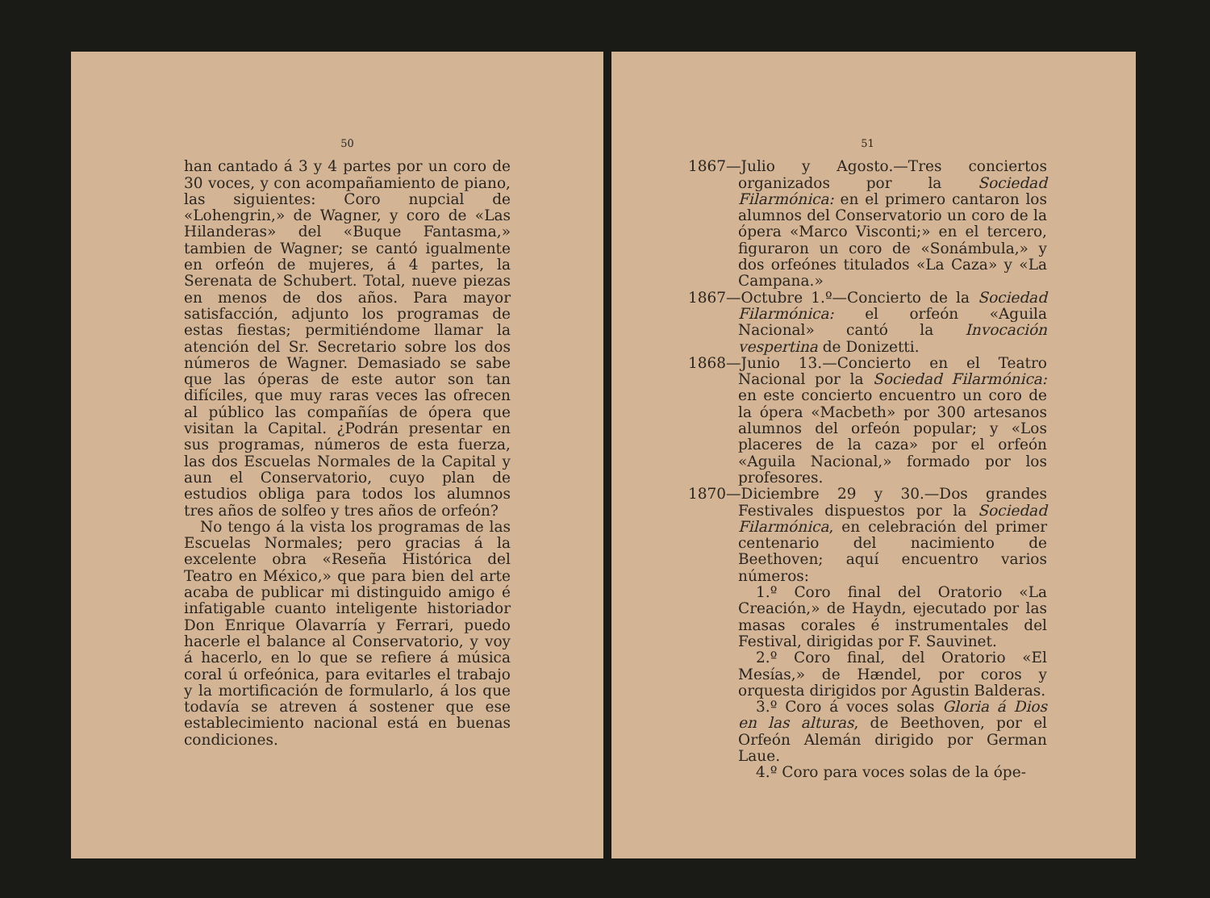50
han cantado á 3 y 4 partes por un coro de 30 voces, y con acompañamiento de piano, las siguientes: Coro nupcial de «Lohengrin,» de Wagner, y coro de «Las Hilanderas» del «Buque Fantasma,» tambien de Wagner; se cantó igualmente en orfeón de mujeres, á 4 partes, la Serenata de Schubert. Total, nueve piezas en menos de dos años. Para mayor satisfacción, adjunto los programas de estas fiestas; permitiéndome llamar la atención del Sr. Secretario sobre los dos números de Wagner. Demasiado se sabe que las óperas de este autor son tan difíciles, que muy raras veces las ofrecen al público las compañías de ópera que visitan la Capital. ¿Podrán presentar en sus programas, números de esta fuerza, las dos Escuelas Normales de la Capital y aun el Conservatorio, cuyo plan de estudios obliga para todos los alumnos tres años de solfeo y tres años de orfeón?
No tengo á la vista los programas de las Escuelas Normales; pero gracias á la excelente obra «Reseña Histórica del Teatro en México,» que para bien del arte acaba de publicar mi distinguido amigo é infatigable cuanto inteligente historiador Don Enrique Olavarría y Ferrari, puedo hacerle el balance al Conservatorio, y voy á hacerlo, en lo que se refiere á música coral ú orfeónica, para evitarles el trabajo y la mortificación de formularlo, á los que todavía se atreven á sostener que ese establecimiento nacional está en buenas condiciones.
51
1867—Julio y Agosto.—Tres conciertos organizados por la Sociedad Filarmónica: en el primero cantaron los alumnos del Conservatorio un coro de la ópera «Marco Visconti;» en el tercero, figuraron un coro de «Sonámbula,» y dos orfeónes titulados «La Caza» y «La Campana.»
1867—Octubre 1.º—Concierto de la Sociedad Filarmónica: el orfeón «Aguila Nacional» cantó la Invocación vespertina de Donizetti.
1868—Junio 13.—Concierto en el Teatro Nacional por la Sociedad Filarmónica: en este concierto encuentro un coro de la ópera «Macbeth» por 300 artesanos alumnos del orfeón popular; y «Los placeres de la caza» por el orfeón «Aguila Nacional,» formado por los profesores.
1870—Diciembre 29 y 30.—Dos grandes Festivales dispuestos por la Sociedad Filarmónica, en celebración del primer centenario del nacimiento de Beethoven; aquí encuentro varios números:
1.º Coro final del Oratorio «La Creación,» de Haydn, ejecutado por las masas corales é instrumentales del Festival, dirigidas por F. Sauvinet.
2.º Coro final, del Oratorio «El Mesías,» de Hændel, por coros y orquesta dirigidos por Agustin Balderas.
3.º Coro á voces solas Gloria á Dios en las alturas, de Beethoven, por el Orfeón Alemán dirigido por German Laue.
4.º Coro para voces solas de la ópe-